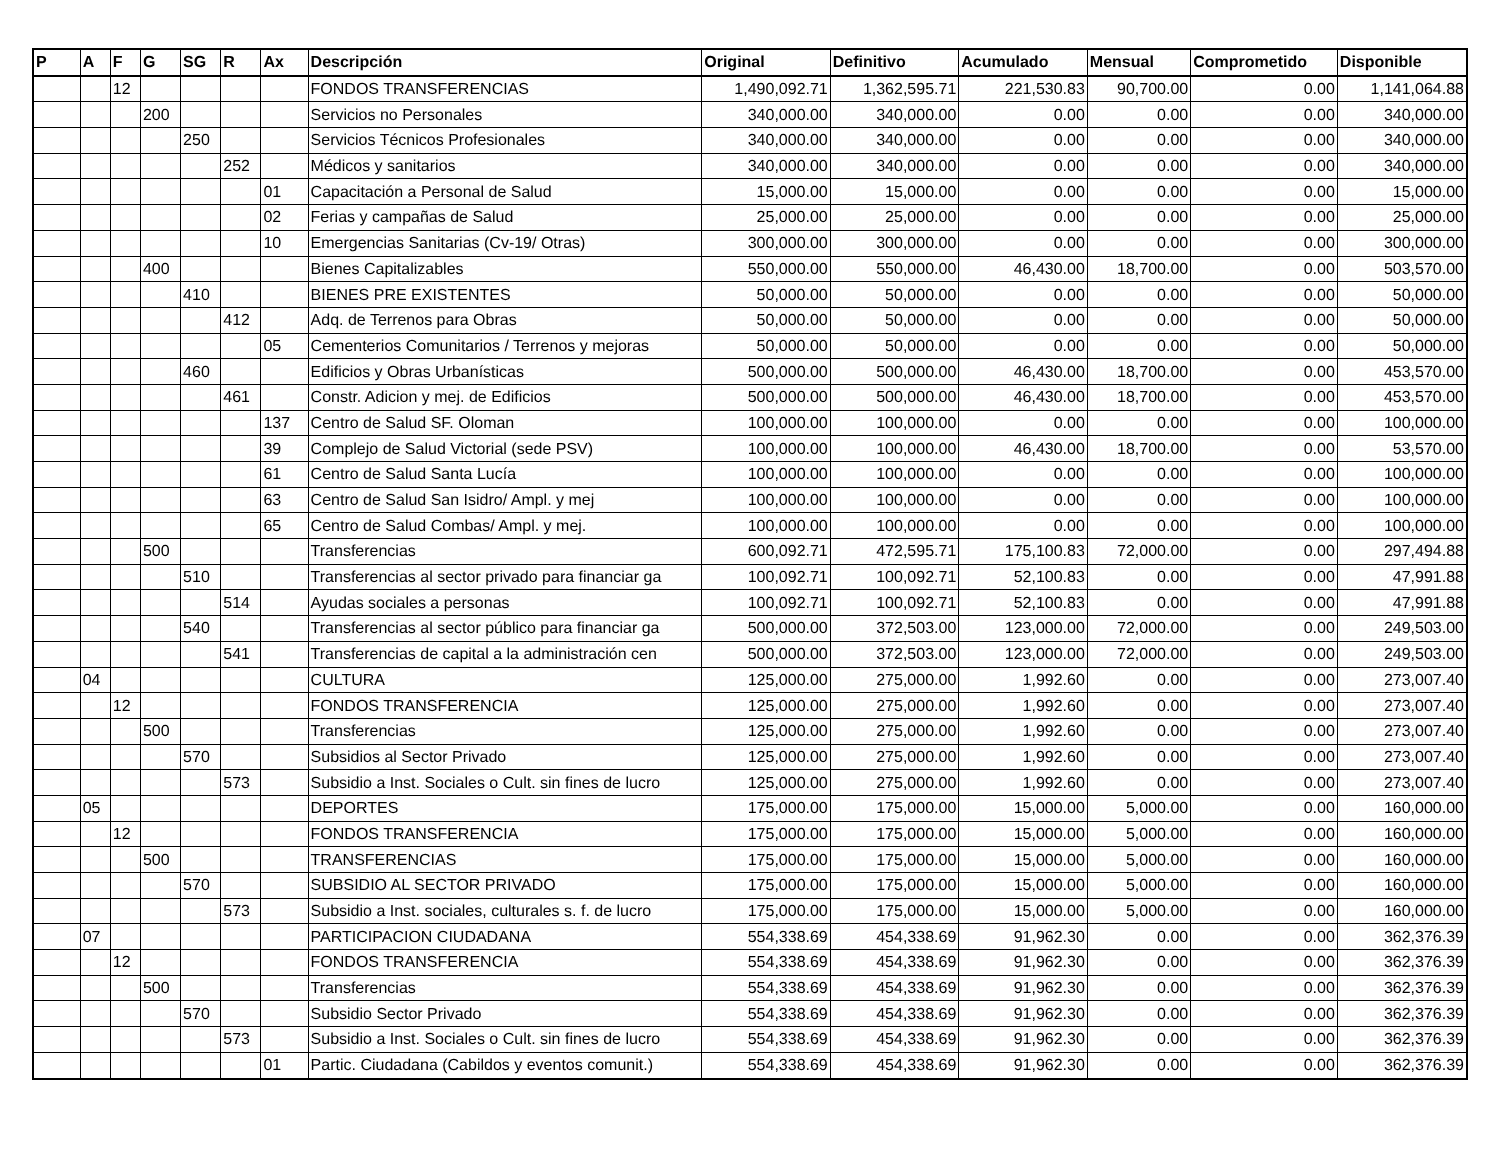| P | A | F | G | SG | R | Ax | Descripción | Original | Definitivo | Acumulado | Mensual | Comprometido | Disponible |
| --- | --- | --- | --- | --- | --- | --- | --- | --- | --- | --- | --- | --- | --- |
| | | 12 | | | | | FONDOS TRANSFERENCIAS | 1,490,092.71 | 1,362,595.71 | 221,530.83 | 90,700.00 | 0.00 | 1,141,064.88 |
| | | | 200 | | | | Servicios no Personales | 340,000.00 | 340,000.00 | 0.00 | 0.00 | 0.00 | 340,000.00 |
| | | | | 250 | | | Servicios Técnicos Profesionales | 340,000.00 | 340,000.00 | 0.00 | 0.00 | 0.00 | 340,000.00 |
| | | | | | 252 | | Médicos y sanitarios | 340,000.00 | 340,000.00 | 0.00 | 0.00 | 0.00 | 340,000.00 |
| | | | | | | 01 | Capacitación a Personal de Salud | 15,000.00 | 15,000.00 | 0.00 | 0.00 | 0.00 | 15,000.00 |
| | | | | | | 02 | Ferias y campañas de Salud | 25,000.00 | 25,000.00 | 0.00 | 0.00 | 0.00 | 25,000.00 |
| | | | | | | 10 | Emergencias Sanitarias (Cv-19/ Otras) | 300,000.00 | 300,000.00 | 0.00 | 0.00 | 0.00 | 300,000.00 |
| | | | 400 | | | | Bienes Capitalizables | 550,000.00 | 550,000.00 | 46,430.00 | 18,700.00 | 0.00 | 503,570.00 |
| | | | | 410 | | | BIENES PRE EXISTENTES | 50,000.00 | 50,000.00 | 0.00 | 0.00 | 0.00 | 50,000.00 |
| | | | | | 412 | | Adq. de Terrenos para Obras | 50,000.00 | 50,000.00 | 0.00 | 0.00 | 0.00 | 50,000.00 |
| | | | | | | 05 | Cementerios Comunitarios / Terrenos y mejoras | 50,000.00 | 50,000.00 | 0.00 | 0.00 | 0.00 | 50,000.00 |
| | | | | 460 | | | Edificios y Obras Urbanísticas | 500,000.00 | 500,000.00 | 46,430.00 | 18,700.00 | 0.00 | 453,570.00 |
| | | | | | 461 | | Constr. Adicion y mej. de Edificios | 500,000.00 | 500,000.00 | 46,430.00 | 18,700.00 | 0.00 | 453,570.00 |
| | | | | | | 137 | Centro de Salud SF. Oloman | 100,000.00 | 100,000.00 | 0.00 | 0.00 | 0.00 | 100,000.00 |
| | | | | | | 39 | Complejo de Salud Victorial (sede PSV) | 100,000.00 | 100,000.00 | 46,430.00 | 18,700.00 | 0.00 | 53,570.00 |
| | | | | | | 61 | Centro de Salud Santa Lucía | 100,000.00 | 100,000.00 | 0.00 | 0.00 | 0.00 | 100,000.00 |
| | | | | | | 63 | Centro de Salud San Isidro/ Ampl. y mej | 100,000.00 | 100,000.00 | 0.00 | 0.00 | 0.00 | 100,000.00 |
| | | | | | | 65 | Centro de Salud Combas/ Ampl. y mej. | 100,000.00 | 100,000.00 | 0.00 | 0.00 | 0.00 | 100,000.00 |
| | | | 500 | | | | Transferencias | 600,092.71 | 472,595.71 | 175,100.83 | 72,000.00 | 0.00 | 297,494.88 |
| | | | | 510 | | | Transferencias al sector privado para financiar ga | 100,092.71 | 100,092.71 | 52,100.83 | 0.00 | 0.00 | 47,991.88 |
| | | | | | 514 | | Ayudas sociales a personas | 100,092.71 | 100,092.71 | 52,100.83 | 0.00 | 0.00 | 47,991.88 |
| | | | | 540 | | | Transferencias al sector público para financiar ga | 500,000.00 | 372,503.00 | 123,000.00 | 72,000.00 | 0.00 | 249,503.00 |
| | | | | | 541 | | Transferencias de capital a la administración cen | 500,000.00 | 372,503.00 | 123,000.00 | 72,000.00 | 0.00 | 249,503.00 |
| | 04 | | | | | | CULTURA | 125,000.00 | 275,000.00 | 1,992.60 | 0.00 | 0.00 | 273,007.40 |
| | | 12 | | | | | FONDOS TRANSFERENCIA | 125,000.00 | 275,000.00 | 1,992.60 | 0.00 | 0.00 | 273,007.40 |
| | | | 500 | | | | Transferencias | 125,000.00 | 275,000.00 | 1,992.60 | 0.00 | 0.00 | 273,007.40 |
| | | | | 570 | | | Subsidios al Sector Privado | 125,000.00 | 275,000.00 | 1,992.60 | 0.00 | 0.00 | 273,007.40 |
| | | | | | 573 | | Subsidio a Inst. Sociales o Cult. sin fines de lucro | 125,000.00 | 275,000.00 | 1,992.60 | 0.00 | 0.00 | 273,007.40 |
| | 05 | | | | | | DEPORTES | 175,000.00 | 175,000.00 | 15,000.00 | 5,000.00 | 0.00 | 160,000.00 |
| | | 12 | | | | | FONDOS TRANSFERENCIA | 175,000.00 | 175,000.00 | 15,000.00 | 5,000.00 | 0.00 | 160,000.00 |
| | | | 500 | | | | TRANSFERENCIAS | 175,000.00 | 175,000.00 | 15,000.00 | 5,000.00 | 0.00 | 160,000.00 |
| | | | | 570 | | | SUBSIDIO AL SECTOR PRIVADO | 175,000.00 | 175,000.00 | 15,000.00 | 5,000.00 | 0.00 | 160,000.00 |
| | | | | | 573 | | Subsidio a Inst. sociales, culturales s. f. de lucro | 175,000.00 | 175,000.00 | 15,000.00 | 5,000.00 | 0.00 | 160,000.00 |
| | 07 | | | | | | PARTICIPACION CIUDADANA | 554,338.69 | 454,338.69 | 91,962.30 | 0.00 | 0.00 | 362,376.39 |
| | | 12 | | | | | FONDOS TRANSFERENCIA | 554,338.69 | 454,338.69 | 91,962.30 | 0.00 | 0.00 | 362,376.39 |
| | | | 500 | | | | Transferencias | 554,338.69 | 454,338.69 | 91,962.30 | 0.00 | 0.00 | 362,376.39 |
| | | | | 570 | | | Subsidio Sector Privado | 554,338.69 | 454,338.69 | 91,962.30 | 0.00 | 0.00 | 362,376.39 |
| | | | | | 573 | | Subsidio a Inst. Sociales o Cult. sin fines de lucro | 554,338.69 | 454,338.69 | 91,962.30 | 0.00 | 0.00 | 362,376.39 |
| | | | | | | 01 | Partic. Ciudadana (Cabildos y eventos comunit.) | 554,338.69 | 454,338.69 | 91,962.30 | 0.00 | 0.00 | 362,376.39 |